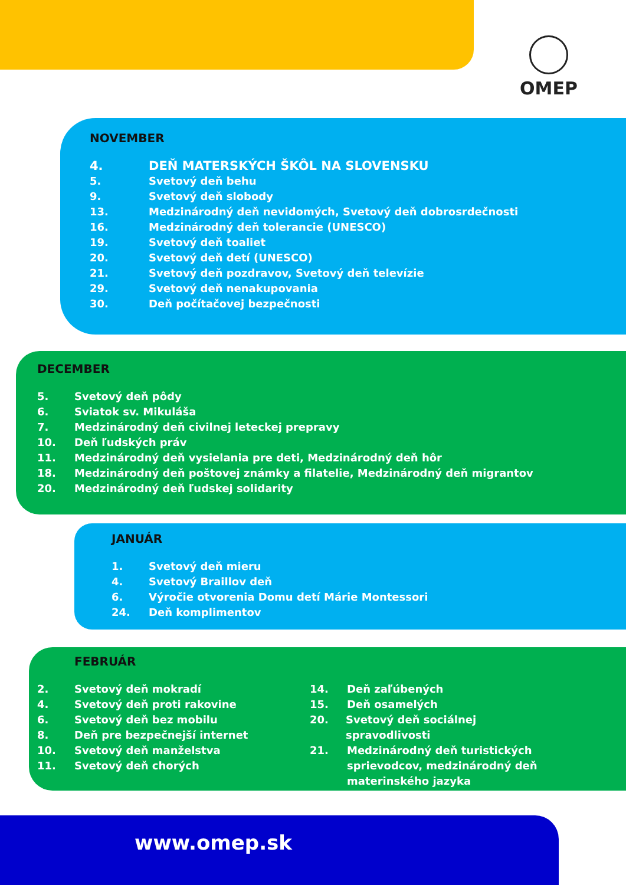OMEP
NOVEMBER
4. DEŇ MATERSKÝCH ŠKÔL NA SLOVENSKU
5. Svetový deň behu
9. Svetový deň slobody
13. Medzinárodný deň nevidomých, Svetový deň dobrosrdečnosti
16. Medzinárodný deň tolerancie (UNESCO)
19. Svetový deň toaliet
20. Svetový deň detí (UNESCO)
21. Svetový deň pozdravov, Svetový deň televízie
29. Svetový deň nenakupovania
30. Deň počítačovej bezpečnosti
DECEMBER
5. Svetový deň pôdy
6. Sviatok sv. Mikuláša
7. Medzinárodný deň civilnej leteckej prepravy
10. Deň ľudských práv
11. Medzinárodný deň vysielania pre deti, Medzinárodný deň hôr
18. Medzinárodný deň poštovej známky a filatelie, Medzinárodný deň migrantov
20. Medzinárodný deň ľudskej solidarity
JANUÁR
1. Svetový deň mieru
4. Svetový Braillov deň
6. Výročie otvorenia Domu detí Márie Montessori
24. Deň komplimentov
FEBRUÁR
2. Svetový deň mokradí
4. Svetový deň proti rakovine
6. Svetový deň bez mobilu
8. Deň pre bezpečnejší internet
10. Svetový deň manželstva
11. Svetový deň chorých
14. Deň zaľúbených
15. Deň osamelých
20. Svetový deň sociálnej spravodlivosti
21. Medzinárodný deň turistických sprievodcov, medzinárodný deň materinského jazyka
www.omep.sk